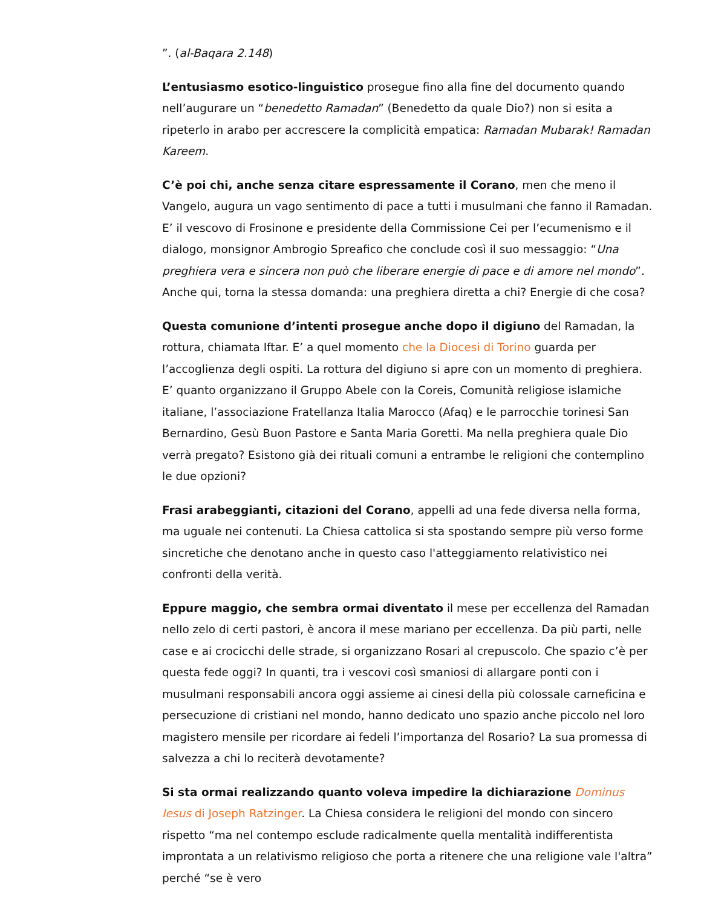”. (al-Baqara 2.148)
L’entusiasmo esotico-linguistico prosegue fino alla fine del documento quando nell’augurare un “benedetto Ramadan” (Benedetto da quale Dio?) non si esita a ripeterlo in arabo per accrescere la complicità empatica: Ramadan Mubarak! Ramadan Kareem.
C’è poi chi, anche senza citare espressamente il Corano, men che meno il Vangelo, augura un vago sentimento di pace a tutti i musulmani che fanno il Ramadan. E’ il vescovo di Frosinone e presidente della Commissione Cei per l’ecumenismo e il dialogo, monsignor Ambrogio Spreafico che conclude così il suo messaggio: “Una preghiera vera e sincera non può che liberare energie di pace e di amore nel mondo”. Anche qui, torna la stessa domanda: una preghiera diretta a chi? Energie di che cosa?
Questa comunione d’intenti prosegue anche dopo il digiuno del Ramadan, la rottura, chiamata Iftar. E’ a quel momento che la Diocesi di Torino guarda per l’accoglienza degli ospiti. La rottura del digiuno si apre con un momento di preghiera. E’ quanto organizzano il Gruppo Abele con la Coreis, Comunità religiose islamiche italiane, l’associazione Fratellanza Italia Marocco (Afaq) e le parrocchie torinesi San Bernardino, Gesù Buon Pastore e Santa Maria Goretti. Ma nella preghiera quale Dio verrà pregato? Esistono già dei rituali comuni a entrambe le religioni che contemplino le due opzioni?
Frasi arabeggianti, citazioni del Corano, appelli ad una fede diversa nella forma, ma uguale nei contenuti. La Chiesa cattolica si sta spostando sempre più verso forme sincretiche che denotano anche in questo caso l'atteggiamento relativistico nei confronti della verità.
Eppure maggio, che sembra ormai diventato il mese per eccellenza del Ramadan nello zelo di certi pastori, è ancora il mese mariano per eccellenza. Da più parti, nelle case e ai crocicchi delle strade, si organizzano Rosari al crepuscolo. Che spazio c’è per questa fede oggi? In quanti, tra i vescovi così smaniosi di allargare ponti con i musulmani responsabili ancora oggi assieme ai cinesi della più colossale carneficina e persecuzione di cristiani nel mondo, hanno dedicato uno spazio anche piccolo nel loro magistero mensile per ricordare ai fedeli l’importanza del Rosario? La sua promessa di salvezza a chi lo reciterà devotamente?
Si sta ormai realizzando quanto voleva impedire la dichiarazione Dominus Iesus di Joseph Ratzinger. La Chiesa considera le religioni del mondo con sincero rispetto “ma nel contempo esclude radicalmente quella mentalità indifferentista improntata a un relativismo religioso che porta a ritenere che una religione vale l'altra” perché “se è vero